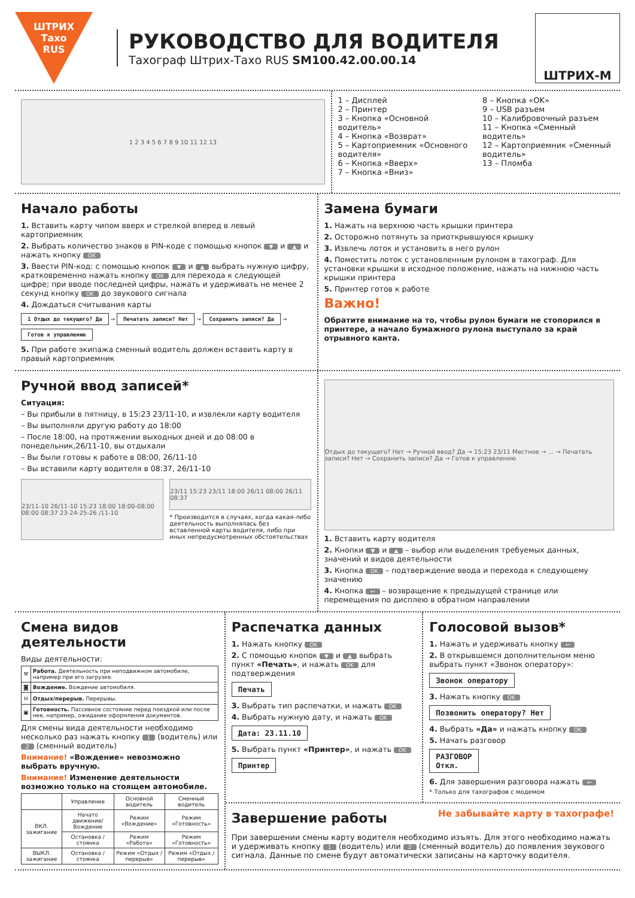ШТРИХ
Тахо
RUS
РУКОВОДСТВО ДЛЯ ВОДИТЕЛЯ
Тахограф Штрих-Тахо RUS SM100.42.00.00.14
ШТРИХ-М
1 2 3 4 5 6 7 8 9 10 11 12 13
1 – Дисплей
2 – Принтер
3 – Кнопка «Основной водитель»
4 – Кнопка «Возврат»
5 – Картоприемник «Основного водителя»
6 – Кнопка «Вверх»
7 – Кнопка «Вниз»
8 – Кнопка «OK»
9 – USB разъем
10 – Калибровочный разъем
11 – Кнопка «Сменный водитель»
12 – Картоприемник «Сменный водитель»
13 – Пломба
Начало работы
1. Вставить карту чипом вверх и стрелкой вперед в левый картоприемник
2. Выбрать количество знаков в PIN-коде с помощью кнопок ▼ и ▲ и нажать кнопку OK
3. Ввести PIN-код: с помощью кнопок ▼ и ▲ выбрать нужную цифру, кратковременно нажать кнопку OK для перехода к следующей цифре; при вводе последней цифры, нажать и удерживать не менее 2 секунд кнопку OK до звукового сигнала
4. Дождаться считывания карты
1 Отдых до текущего? Да → Печатать записи? Нет → Сохранить записи? Да → Готов к управлению
5. При работе экипажа сменный водитель должен вставить карту в правый картоприемник
Замена бумаги
1. Нажать на верхнюю часть крышки принтера
2. Осторожно потянуть за приоткрывшуюся крышку
3. Извлечь лоток и установить в него рулон
4. Поместить лоток с установленным рулоном в тахограф. Для установки крышки в исходное положение, нажать на нижнюю часть крышки принтера
5. Принтер готов к работе
Важно!
Обратите внимание на то, чтобы рулон бумаги не стопорился в принтере, а начало бумажного рулона выступало за край отрывного канта.
Ручной ввод записей*
Ситуация:
– Вы прибыли в пятницу, в 15:23 23/11-10, и извлекли карту водителя
– Вы выполняли другую работу до 18:00
– После 18:00, на протяжении выходных дней и до 08:00 в понедельник,26/11-10, вы отдыхали
– Вы были готовы к работе в 08:00, 26/11-10
– Вы вставили карту водителя в 08:37, 26/11-10
23/11-10 26/11-10 15:23 18:00 18:00-08:00 08:00 08:37 23-24-25-26 /11-10
23/11 15:23 23/11 18:00 26/11 08:00 26/11 08:37
* Производится в случаях, когда какая-либо деятельность выполнялась без вставленной карты водителя, либо при иных непредусмотренных обстоятельствах
Отдых до текущего? Нет → Ручной ввод? Да → 15:23 23/11 Местное → ... → Печатать записи? Нет → Сохранить записи? Да → Готов к управлению
1. Вставить карту водителя
2. Кнопки ▼ и ▲ – выбор или выделения требуемых данных, значений и видов деятельности
3. Кнопка OK – подтверждение ввода и перехода к следующему значению
4. Кнопка ↩ – возвращение к предыдущей странице или перемещения по дисплею в обратном направлении
Смена видов деятельности
Виды деятельности:
| ⚒ | Работа. Деятельность при неподвижном автомобиле, например при его загрузке. |
| ◙ | Вождение. Вождение автомобиля. |
| ᚺ | Отдых/перерыв. Перерывы. |
| ▣ | Готовность. Пассивное состояние перед поездкой или после нее, например, ожидание оформления документов. |
Для смены вида деятельности необходимо несколько раз нажать кнопку 1 (водитель) или 2 (сменный водитель)
Внимание! «Вождение» невозможно выбрать вручную.
Внимание! Изменение деятельности возможно только на стоящем автомобиле.
| | Управление | Основной водитель | Сменный водитель |
| --- | --- | --- | --- |
| ВКЛ. зажигание | Начато движение/ Вождение | Режим «Вождение» | Режим «Готовность» |
| | Остановка / стоянка | Режим «Работа» | Режим «Готовность» |
| ВЫКЛ. зажигание | Остановка / стоянка | Режим «Отдых / перерыв» | Режим «Отдых / перерыв» |
Распечатка данных
1. Нажать кнопку OK
2. С помощью кнопок ▼ и ▲ выбрать пункт «Печать», и нажать OK для подтверждения
Печать
3. Выбрать тип распечатки, и нажать OK
4. Выбрать нужную дату, и нажать OK
Дата: 23.11.10
5. Выбрать пункт «Принтер», и нажать OK
Принтер
Голосовой вызов*
1. Нажать и удерживать кнопку ↩
2. В открывшемся дополнительном меню выбрать пункт «Звонок оператору»:
Звонок оператору
3. Нажать кнопку OK
Позвонить оператору? Нет
4. Выбрать «Да» и нажать кнопку OK
5. Начать разговор
РАЗГОВОР
Откл.
6. Для завершения разговора нажать ↩
* Только для тахографов с модемом
Завершение работы
Не забывайте карту в тахографе!
При завершении смены карту водителя необходимо изъять. Для этого необходимо нажать и удерживать кнопку 1 (водитель) или 2 (сменный водитель) до появления звукового сигнала. Данные по смене будут автоматически записаны на карточку водителя.